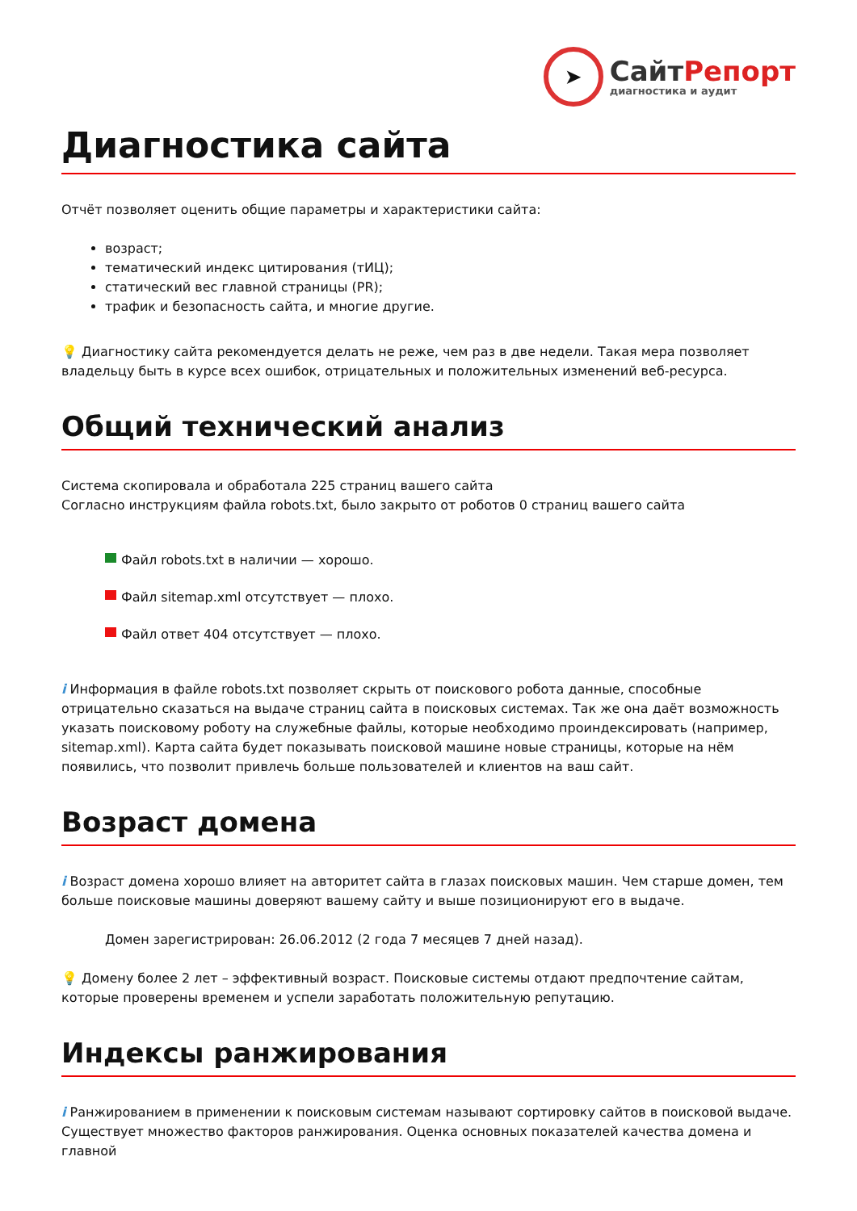➤
СайтРепорт
диагностика и аудит
Диагностика сайта
Отчёт позволяет оценить общие параметры и характеристики сайта:
возраст;
тематический индекс цитирования (тИЦ);
статический вес главной страницы (PR);
трафик и безопасность сайта, и многие другие.
💡 Диагностику сайта рекомендуется делать не реже, чем раз в две недели. Такая мера позволяет владельцу быть в курсе всех ошибок, отрицательных и положительных изменений веб-ресурса.
Общий технический анализ
Система скопировала и обработала 225 страниц вашего сайта
Согласно инструкциям файла robots.txt, было закрыто от роботов 0 страниц вашего сайта
Файл robots.txt в наличии — хорошо.
Файл sitemap.xml отсутствует — плохо.
Файл ответ 404 отсутствует — плохо.
i Информация в файле robots.txt позволяет скрыть от поискового робота данные, способные отрицательно сказаться на выдаче страниц сайта в поисковых системах. Так же она даёт возможность указать поисковому роботу на служебные файлы, которые необходимо проиндексировать (например, sitemap.xml). Карта сайта будет показывать поисковой машине новые страницы, которые на нём появились, что позволит привлечь больше пользователей и клиентов на ваш сайт.
Возраст домена
i Возраст домена хорошо влияет на авторитет сайта в глазах поисковых машин. Чем старше домен, тем больше поисковые машины доверяют вашему сайту и выше позиционируют его в выдаче.
Домен зарегистрирован: 26.06.2012 (2 года 7 месяцев 7 дней назад).
💡 Домену более 2 лет – эффективный возраст. Поисковые системы отдают предпочтение сайтам, которые проверены временем и успели заработать положительную репутацию.
Индексы ранжирования
i Ранжированием в применении к поисковым системам называют сортировку сайтов в поисковой выдаче. Существует множество факторов ранжирования. Оценка основных показателей качества домена и главной